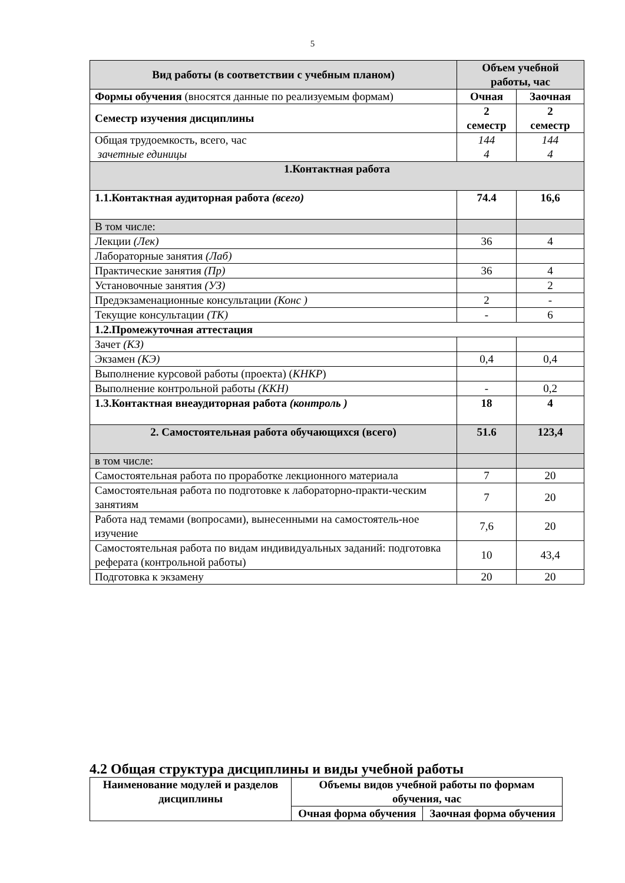5
| Вид работы (в соответствии с учебным планом) | Объем учебной работы, час | |
| --- | --- | --- |
| Формы обучения (вносятся данные по реализуемым формам) | Очная | Заочная |
| Семестр изучения дисциплины | 2 семестр | 2 семестр |
| Общая трудоемкость, всего, час зачетные единицы | 144 4 | 144 4 |
| 1.Контактная работа | | |
| 1.1.Контактная аудиторная работа (всего) | 74.4 | 16,6 |
| В том числе: | | |
| Лекции (Лек) | 36 | 4 |
| Лабораторные занятия (Лаб) | | |
| Практические занятия (Пр) | 36 | 4 |
| Установочные занятия (УЗ) | | 2 |
| Предэкзаменационные консультации (Конс ) | 2 | - |
| Текущие консультации (ТК) | - | 6 |
| 1.2.Промежуточная аттестация | | |
| Зачет (КЗ) | | |
| Экзамен (КЭ) | 0,4 | 0,4 |
| Выполнение курсовой работы (проекта) ( КНКР ) | | |
| Выполнение контрольной работы (ККН) | - | 0,2 |
| 1.3.Контактная внеаудиторная работа (контроль ) | 18 | 4 |
| 2. Самостоятельная работа обучающихся (всего) | 51.6 | 123,4 |
| в том числе: | | |
| Самостоятельная работа по проработке лекционного материала | 7 | 20 |
| Самостоятельная работа по подготовке к лабораторно-практи-ческим занятиям | 7 | 20 |
| Работа над темами (вопросами), вынесенными на самостоятель-ное изучение | 7,6 | 20 |
| Самостоятельная работа по видам индивидуальных заданий: подготовка реферата (контрольной работы) | 10 | 43,4 |
| Подготовка к экзамену | 20 | 20 |
4.2 Общая структура дисциплины и виды учебной работы
| Наименование модулей и разделов дисциплины | Объемы видов учебной работы по формам обучения, час | |
| --- | --- | --- |
| | Очная форма обучения | Заочная форма обучения |